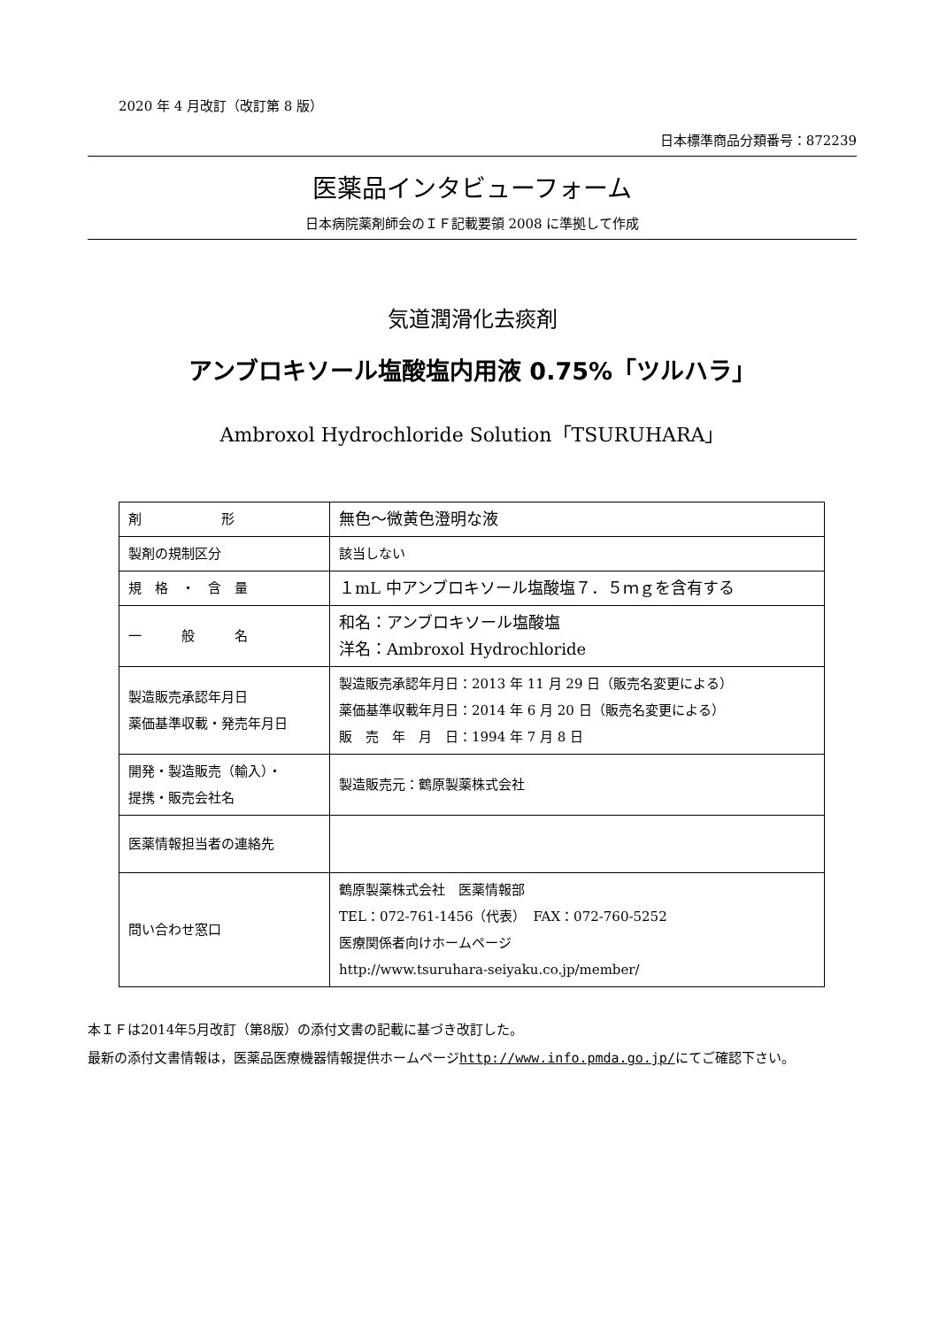2020 年 4 月改訂（改訂第 8 版）
日本標準商品分類番号：872239
医薬品インタビューフォーム
日本病院薬剤師会のＩＦ記載要領 2008 に準拠して作成
気道潤滑化去痰剤
アンブロキソール塩酸塩内用液 0.75%「ツルハラ」
Ambroxol Hydrochloride Solution「TSURUHARA」
| 剤 形 | 無色～微黄色澄明な液 |
| 製剤の規制区分 | 該当しない |
| 規 格 ・ 含 量 | １mL 中アンブロキソール塩酸塩７．５ｍｇを含有する |
| 一 般 名 | 和名：アンブロキソール塩酸塩 洋名：Ambroxol Hydrochloride |
| 製造販売承認年月日 薬価基準収載・発売年月日 | 製造販売承認年月日：2013 年 11 月 29 日（販売名変更による） 薬価基準収載年月日：2014 年 6 月 20 日（販売名変更による） 販 売 年 月 日：1994 年 7 月 8 日 |
| 開発・製造販売（輸入）・ 提携・販売会社名 | 製造販売元：鶴原製薬株式会社 |
| 医薬情報担当者の連絡先 | |
| 問い合わせ窓口 | 鶴原製薬株式会社 医薬情報部 TEL：072-761-1456（代表） FAX：072-760-5252 医療関係者向けホームページ http://www.tsuruhara-seiyaku.co.jp/member/ |
本ＩＦは2014年5月改訂（第8版）の添付文書の記載に基づき改訂した。
最新の添付文書情報は，医薬品医療機器情報提供ホームページhttp://www.info.pmda.go.jp/にてご確認下さい。